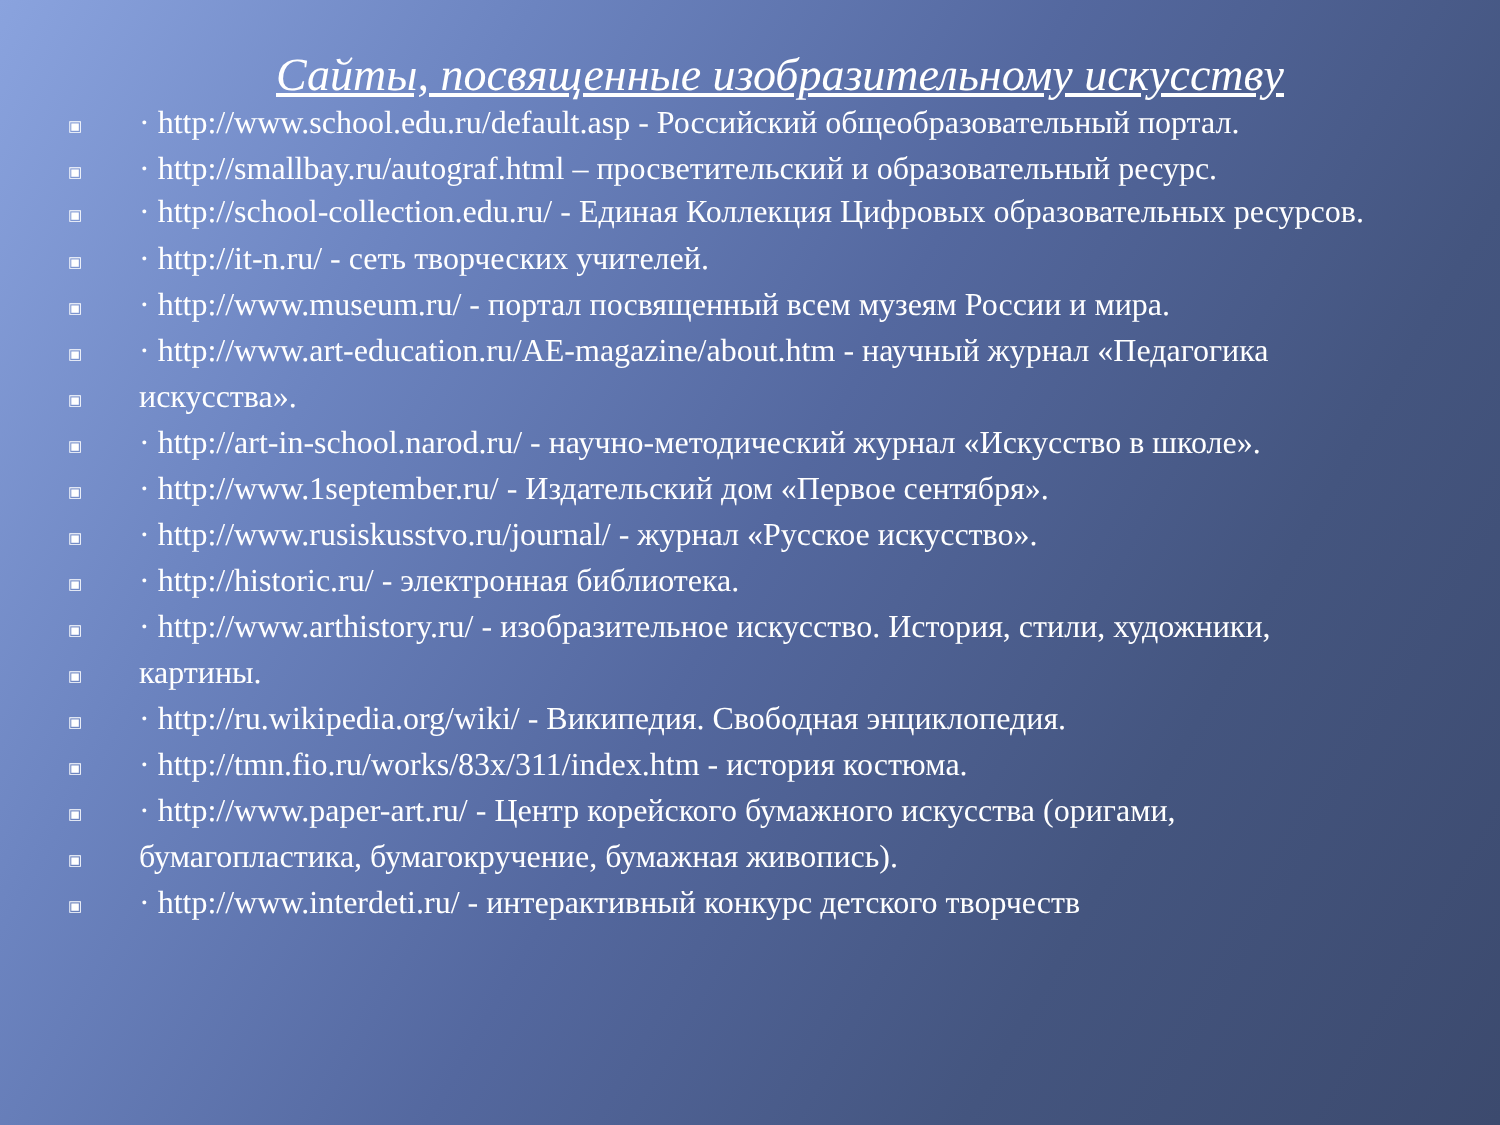Сайты, посвященные изобразительному искусству
▣ · http://www.school.edu.ru/default.asp - Российский общеобразовательный портал.
▣ · http://smallbay.ru/autograf.html – просветительский и образовательный ресурс.
▣ · http://school-collection.edu.ru/ - Единая Коллекция Цифровых образовательных ресурсов.
▣ · http://it-n.ru/ - сеть творческих учителей.
▣ · http://www.museum.ru/ - портал посвященный всем музеям России и мира.
▣ · http://www.art-education.ru/AE-magazine/about.htm - научный журнал «Педагогика
▣ искусства».
▣ · http://art-in-school.narod.ru/ - научно-методический журнал «Искусство в школе».
▣ · http://www.1september.ru/ - Издательский дом «Первое сентября».
▣ · http://www.rusiskusstvo.ru/journal/ - журнал «Русское искусство».
▣ · http://historic.ru/ - электронная библиотека.
▣ · http://www.arthistory.ru/ - изобразительное искусство. История, стили, художники,
▣ картины.
▣ · http://ru.wikipedia.org/wiki/ - Википедия. Свободная энциклопедия.
▣ · http://tmn.fio.ru/works/83x/311/index.htm - история костюма.
▣ · http://www.paper-art.ru/ - Центр корейского бумажного искусства (оригами,
▣ бумагопластика, бумагокручение, бумажная живопись).
▣ · http://www.interdeti.ru/ - интерактивный конкурс детского творчеств